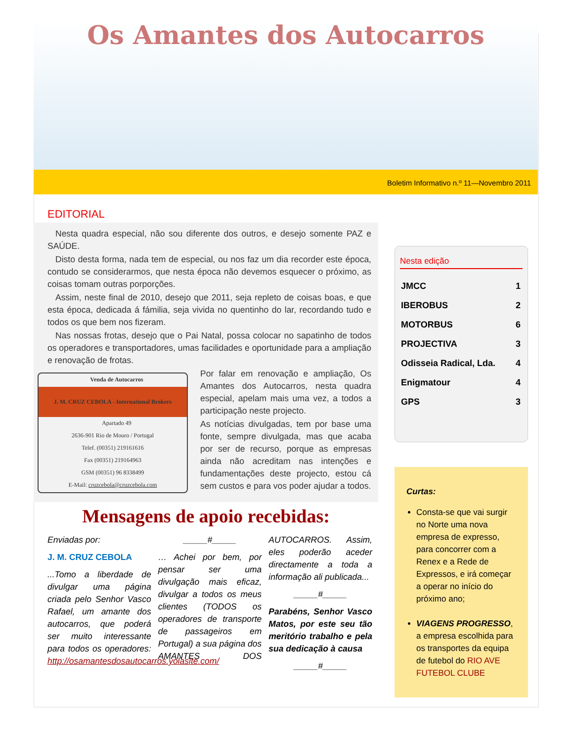Os Amantes dos Autocarros
Boletim Informativo n.º 11—Novembro 2011
EDITORIAL
Nesta quadra especial, não sou diferente dos outros, e desejo somente PAZ e SAÚDE.
Disto desta forma, nada tem de especial, ou nos faz um dia recorder este época, contudo se considerarmos, que nesta época não devemos esquecer o próximo, as coisas tomam outras porporções.
Assim, neste final de 2010, desejo que 2011, seja repleto de coisas boas, e que esta época, dedicada á fámilia, seja vivida no quentinho do lar, recordando tudo e todos os que bem nos fizeram.
Nas nossas frotas, desejo que o Pai Natal, possa colocar no sapatinho de todos os operadores e transportadores, umas facilidades e oportunidade para a ampliação e renovação de frotas.
Venda de Autocarros
J. M. CRUZ CEBOLA - International Brokers
Apartado 49
2636-901 Rio de Mouro / Portugal
Telef. (00351) 219161616
Fax (00351) 219164963
GSM (00351) 96 8338499
E-Mail: cruzcebola@cruzcebola.com
Por falar em renovação e ampliação, Os Amantes dos Autocarros, nesta quadra especial, apelam mais uma vez, a todos a participação neste projecto.
As notícias divulgadas, tem por base uma fonte, sempre divulgada, mas que acaba por ser de recurso, porque as empresas ainda não acreditam nas intenções e fundamentações deste projecto, estou cá sem custos e para vos poder ajudar a todos.
Mensagens de apoio recebidas:
Enviadas por:
J. M. CRUZ CEBOLA
...Tomo a liberdade de divulgar uma página criada pelo Senhor Vasco Rafael, um amante dos autocarros, que poderá ser muito interessante para todos os operadores: http://osamantesdosautocarros.yolasite.com/
_____#_____
… Achei por bem, por pensar ser uma divulgação mais eficaz, divulgar a todos os meus clientes (TODOS os operadores de transporte de passageiros em Portugal) a sua página dos AMANTES DOS AUTOCARROS. Assim, eles poderão aceder directamente a toda a informação ali publicada...
_____#_____
Parabéns, Senhor Vasco Matos, por este seu tão meritório trabalho e pela sua dedicação à causa
_____#_____
Nesta edição
| JMCC | 1 |
| IBEROBUS | 2 |
| MOTORBUS | 6 |
| PROJECTIVA | 3 |
| Odisseia Radical, Lda. | 4 |
| Enigmatour | 4 |
| GPS | 3 |
Curtas:
Consta-se que vai surgir no Norte uma nova empresa de expresso, para concorrer com a Renex e a Rede de Expressos, e irá começar a operar no início do próximo ano;
VIAGENS PROGRESSO, a empresa escolhida para os transportes da equipa de futebol do RIO AVE FUTEBOL CLUBE